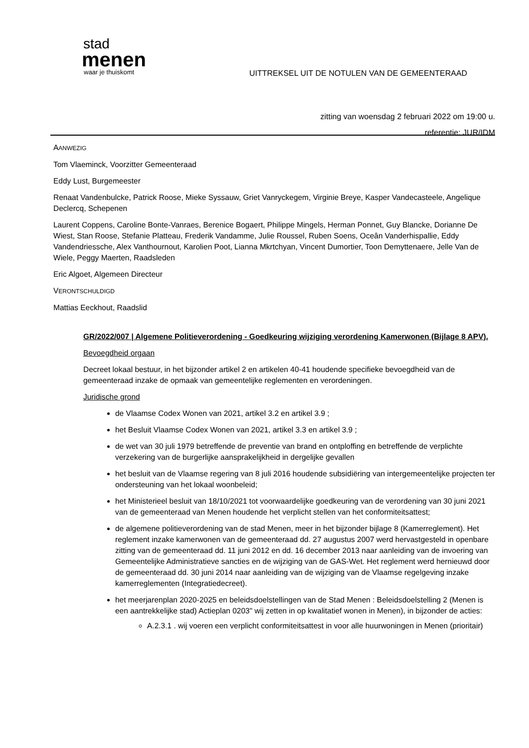stad
menen
waar je thuiskomt
UITTREKSEL UIT DE NOTULEN VAN DE GEMEENTERAAD
zitting van woensdag 2 februari 2022 om 19:00 u.
referentie: JUR/IDM
AANWEZIG
Tom Vlaeminck, Voorzitter Gemeenteraad
Eddy Lust, Burgemeester
Renaat Vandenbulcke, Patrick Roose, Mieke Syssauw, Griet Vanryckegem, Virginie Breye, Kasper Vandecasteele, Angelique Declercq, Schepenen
Laurent Coppens, Caroline Bonte-Vanraes, Berenice Bogaert, Philippe Mingels, Herman Ponnet, Guy Blancke, Dorianne De Wiest, Stan Roose, Stefanie Platteau, Frederik Vandamme, Julie Roussel, Ruben Soens, Oceân Vanderhispallie, Eddy Vandendriessche, Alex Vanthournout, Karolien Poot, Lianna Mkrtchyan, Vincent Dumortier, Toon Demyttenaere, Jelle Van de Wiele, Peggy Maerten, Raadsleden
Eric Algoet, Algemeen Directeur
VERONTSCHULDIGD
Mattias Eeckhout, Raadslid
GR/2022/007 | Algemene Politieverordening - Goedkeuring wijziging verordening Kamerwonen (Bijlage 8 APV).
Bevoegdheid orgaan
Decreet lokaal bestuur, in het bijzonder artikel 2 en artikelen 40-41 houdende specifieke bevoegdheid van de gemeenteraad inzake de opmaak van gemeentelijke reglementen en verordeningen.
Juridische grond
de Vlaamse Codex Wonen van 2021, artikel 3.2 en artikel 3.9 ;
het Besluit Vlaamse Codex Wonen van 2021, artikel 3.3 en artikel 3.9 ;
de wet van 30 juli 1979 betreffende de preventie van brand en ontploffing en betreffende de verplichte verzekering van de burgerlijke aansprakelijkheid in dergelijke gevallen
het besluit van de Vlaamse regering van 8 juli 2016 houdende subsidiëring van intergemeentelijke projecten ter ondersteuning van het lokaal woonbeleid;
het Ministerieel besluit van 18/10/2021 tot voorwaardelijke goedkeuring van de verordening van 30 juni 2021 van de gemeenteraad van Menen houdende het verplicht stellen van het conformiteitsattest;
de algemene politieverordening van de stad Menen, meer in het bijzonder bijlage 8 (Kamerreglement). Het reglement inzake kamerwonen van de gemeenteraad dd. 27 augustus 2007 werd hervastgesteld in openbare zitting van de gemeenteraad dd. 11 juni 2012 en dd. 16 december 2013 naar aanleiding van de invoering van Gemeentelijke Administratieve sancties en de wijziging van de GAS-Wet. Het reglement werd hernieuwd door de gemeenteraad dd. 30 juni 2014 naar aanleiding van de wijziging van de Vlaamse regelgeving inzake kamerreglementen (Integratiedecreet).
het meerjarenplan 2020-2025 en beleidsdoelstellingen van de Stad Menen : Beleidsdoelstelling 2 (Menen is een aantrekkelijke stad) Actieplan 0203" wij zetten in op kwalitatief wonen in Menen), in bijzonder de acties:
A.2.3.1 . wij voeren een verplicht conformiteitsattest in voor alle huurwoningen in Menen (prioritair)